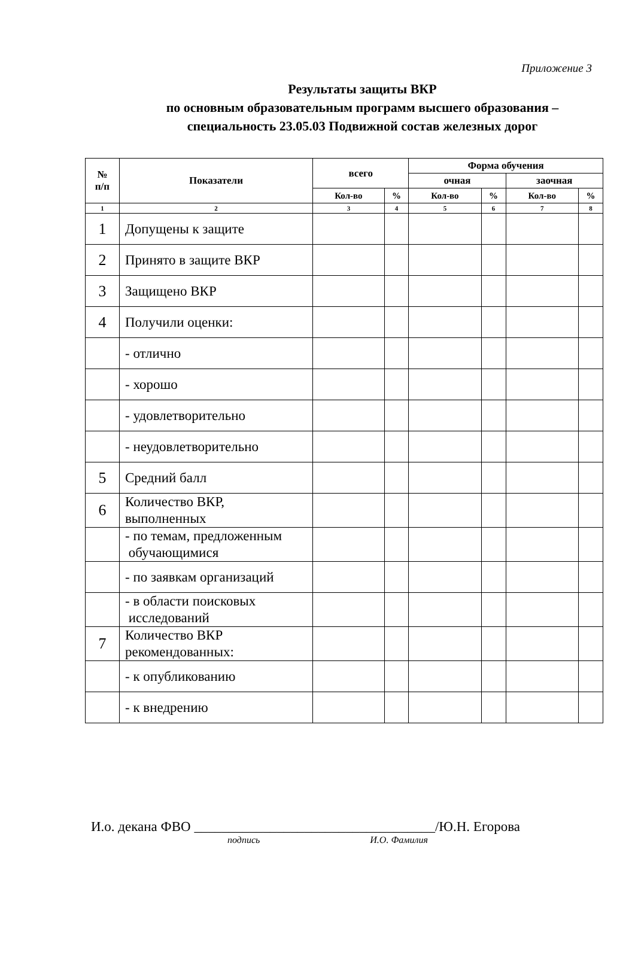Приложение 3
Результаты защиты ВКР
по основным образовательным программ высшего образования –
специальность 23.05.03 Подвижной состав железных дорог
| № п/п | Показатели | всего | | Форма обучения | | | |
| --- | --- | --- | --- | --- | --- | --- | --- |
| | | | | очная | | заочная | |
| | | Кол-во | % | Кол-во | % | Кол-во | % |
| 1 | 2 | 3 | 4 | 5 | 6 | 7 | 8 |
| 1 | Допущены к защите | | | | | | |
| 2 | Принято в защите ВКР | | | | | | |
| 3 | Защищено ВКР | | | | | | |
| 4 | Получили оценки: | | | | | | |
| | - отлично | | | | | | |
| | - хорошо | | | | | | |
| | - удовлетворительно | | | | | | |
| | - неудовлетворительно | | | | | | |
| 5 | Средний балл | | | | | | |
| 6 | Количество ВКР, выполненных | | | | | | |
| | - по темам, предложенным обучающимися | | | | | | |
| | - по заявкам организаций | | | | | | |
| | - в области поисковых исследований | | | | | | |
| 7 | Количество ВКР рекомендованных: | | | | | | |
| | - к опубликованию | | | | | | |
| | - к внедрению | | | | | | |
И.о. декана ФВО ___________________________________/Ю.Н. Егорова
подпись И.О. Фамилия